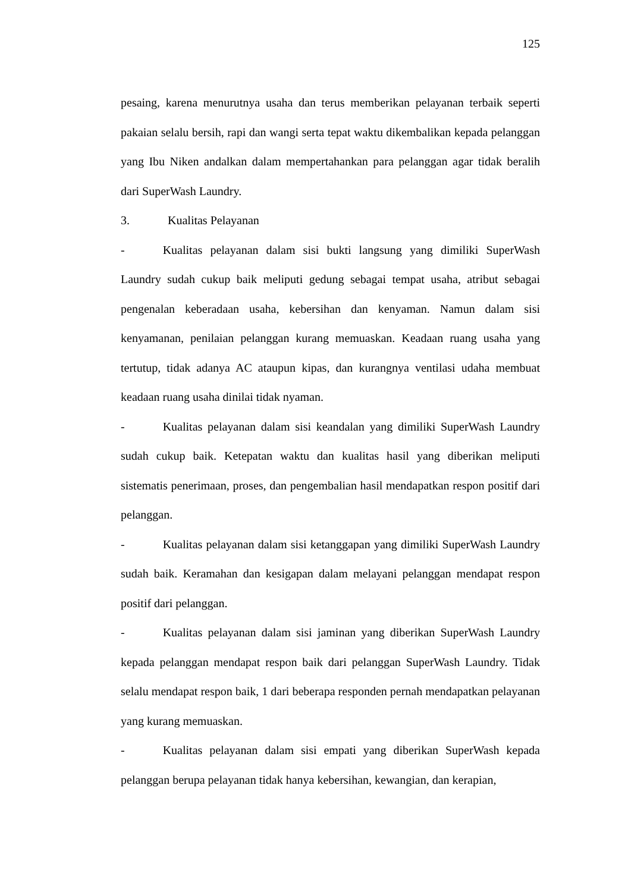125
pesaing, karena menurutnya usaha dan terus memberikan pelayanan terbaik seperti pakaian selalu bersih, rapi dan wangi serta tepat waktu dikembalikan kepada pelanggan yang Ibu Niken andalkan dalam mempertahankan para pelanggan agar tidak beralih dari SuperWash Laundry.
3. Kualitas Pelayanan
- Kualitas pelayanan dalam sisi bukti langsung yang dimiliki SuperWash Laundry sudah cukup baik meliputi gedung sebagai tempat usaha, atribut sebagai pengenalan keberadaan usaha, kebersihan dan kenyaman. Namun dalam sisi kenyamanan, penilaian pelanggan kurang memuaskan. Keadaan ruang usaha yang tertutup, tidak adanya AC ataupun kipas, dan kurangnya ventilasi udaha membuat keadaan ruang usaha dinilai tidak nyaman.
- Kualitas pelayanan dalam sisi keandalan yang dimiliki SuperWash Laundry sudah cukup baik. Ketepatan waktu dan kualitas hasil yang diberikan meliputi sistematis penerimaan, proses, dan pengembalian hasil mendapatkan respon positif dari pelanggan.
- Kualitas pelayanan dalam sisi ketanggapan yang dimiliki SuperWash Laundry sudah baik. Keramahan dan kesigapan dalam melayani pelanggan mendapat respon positif dari pelanggan.
- Kualitas pelayanan dalam sisi jaminan yang diberikan SuperWash Laundry kepada pelanggan mendapat respon baik dari pelanggan SuperWash Laundry. Tidak selalu mendapat respon baik, 1 dari beberapa responden pernah mendapatkan pelayanan yang kurang memuaskan.
- Kualitas pelayanan dalam sisi empati yang diberikan SuperWash kepada pelanggan berupa pelayanan tidak hanya kebersihan, kewangian, dan kerapian,